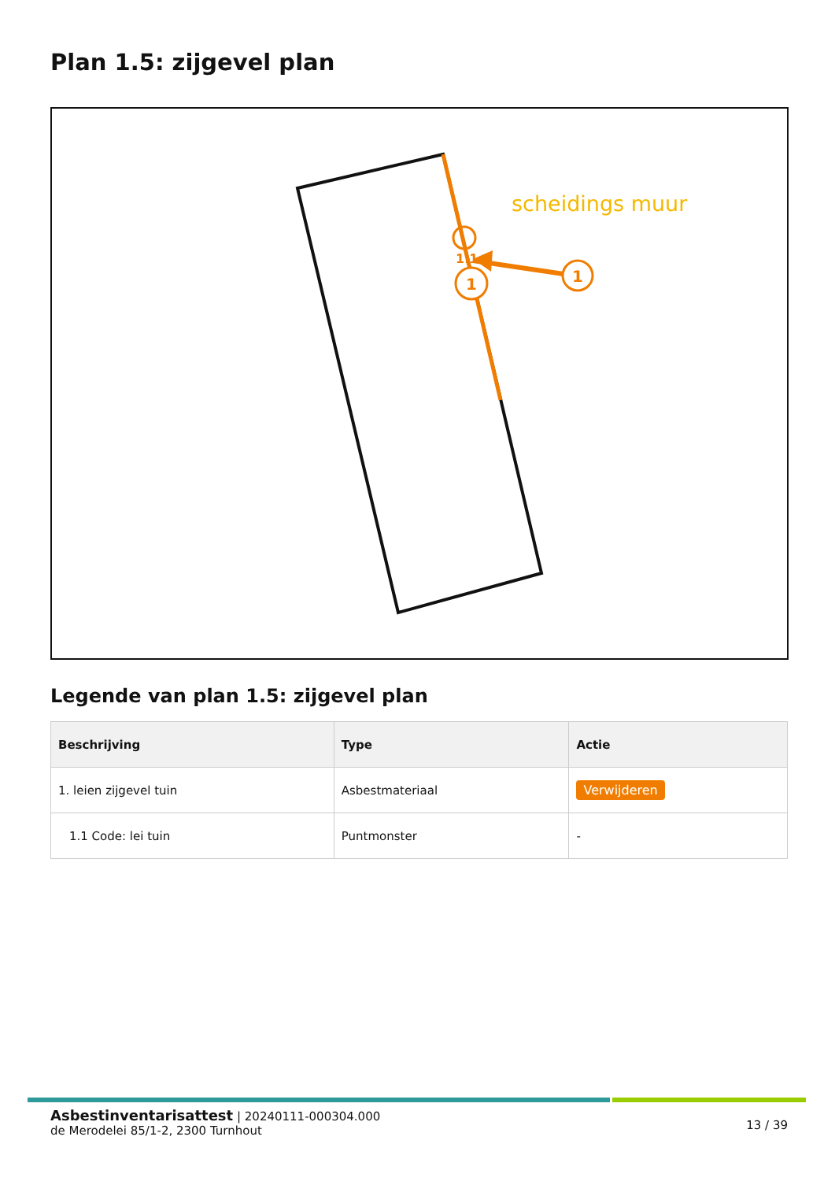Plan 1.5: zijgevel plan
1
1
1.1
scheidings muur
Legende van plan 1.5: zijgevel plan
| Beschrijving | Type | Actie |
| --- | --- | --- |
| 1. leien zijgevel tuin | Asbestmateriaal | Verwijderen |
| 1.1 Code: lei tuin | Puntmonster | - |
Asbestinventarisattest | 20240111-000304.000
de Merodelei 85/1-2, 2300 Turnhout
13 / 39